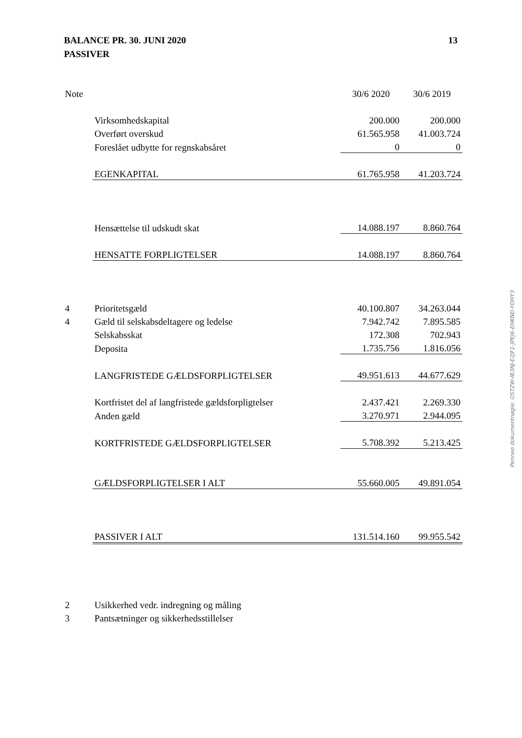BALANCE PR. 30. JUNI 2020
PASSIVER
13
| Note | | 30/6 2020 | 30/6 2019 |
| --- | --- | --- | --- |
| | Virksomhedskapital | 200.000 | 200.000 |
| | Overført overskud | 61.565.958 | 41.003.724 |
| | Foreslået udbytte for regnskabsåret | 0 | 0 |
| | EGENKAPITAL | 61.765.958 | 41.203.724 |
| | Hensættelse til udskudt skat | 14.088.197 | 8.860.764 |
| | HENSATTE FORPLIGTELSER | 14.088.197 | 8.860.764 |
| 4 | Prioritetsgæld | 40.100.807 | 34.263.044 |
| 4 | Gæld til selskabsdeltagere og ledelse | 7.942.742 | 7.895.585 |
| | Selskabsskat | 172.308 | 702.943 |
| | Deposita | 1.735.756 | 1.816.056 |
| | LANGFRISTEDE GÆLDSFORPLIGTELSER | 49.951.613 | 44.677.629 |
| | Kortfristet del af langfristede gældsforpligtelser | 2.437.421 | 2.269.330 |
| | Anden gæld | 3.270.971 | 2.944.095 |
| | KORTFRISTEDE GÆLDSFORPLIGTELSER | 5.708.392 | 5.213.425 |
| | GÆLDSFORPLIGTELSER I ALT | 55.660.005 | 49.891.054 |
| | PASSIVER I ALT | 131.514.160 | 99.955.542 |
| 2 | Usikkerhed vedr. indregning og måling | | |
| 3 | Pantsætninger og sikkerhedsstillelser | | |
Penneo dokumentnøgle: O5TZW-IB3NJ-E2JF1-JPEJ6-EHKND-YDHY3